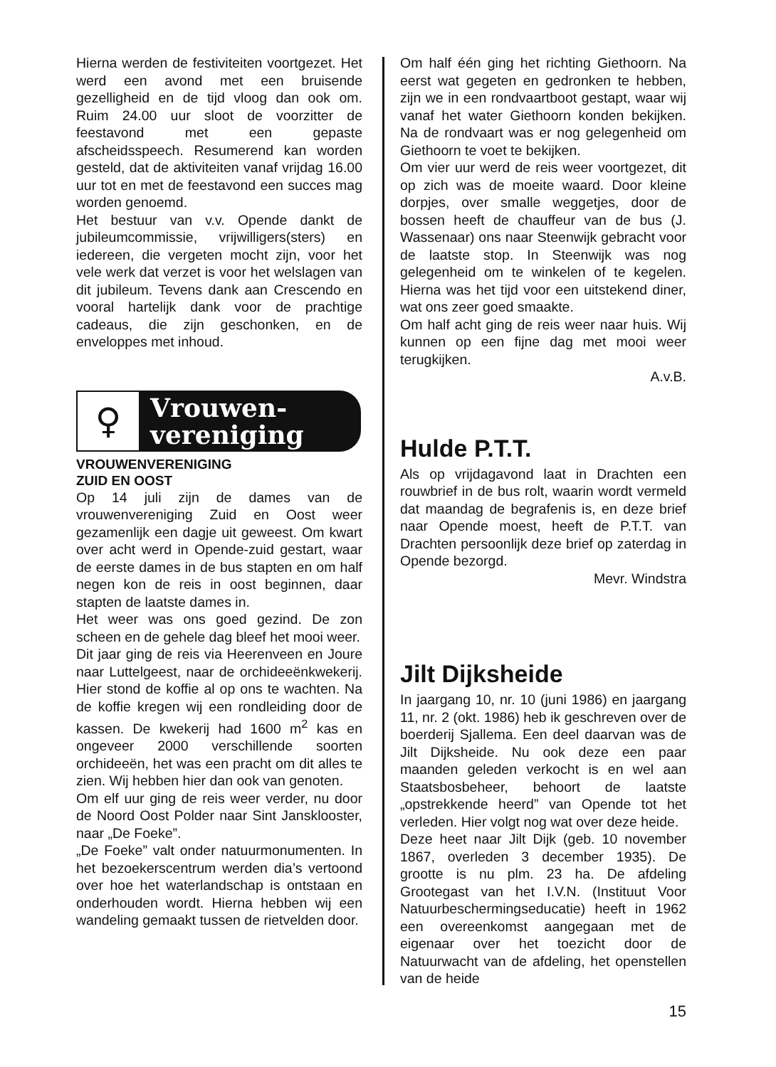Hierna werden de festiviteiten voortgezet. Het werd een avond met een bruisende gezelligheid en de tijd vloog dan ook om. Ruim 24.00 uur sloot de voorzitter de feestavond met een gepaste afscheidsspeech. Resumerend kan worden gesteld, dat de aktiviteiten vanaf vrijdag 16.00 uur tot en met de feestavond een succes mag worden genoemd.
Het bestuur van v.v. Opende dankt de jubileumcommissie, vrijwilligers(sters) en iedereen, die vergeten mocht zijn, voor het vele werk dat verzet is voor het welslagen van dit jubileum. Tevens dank aan Crescendo en vooral hartelijk dank voor de prachtige cadeaus, die zijn geschonken, en de enveloppes met inhoud.
♀
Vrouwen-
vereniging
VROUWENVERENIGING
ZUID EN OOST
Op 14 juli zijn de dames van de vrouwenvereniging Zuid en Oost weer gezamenlijk een dagje uit geweest. Om kwart over acht werd in Opende-zuid gestart, waar de eerste dames in de bus stapten en om half negen kon de reis in oost beginnen, daar stapten de laatste dames in.
Het weer was ons goed gezind. De zon scheen en de gehele dag bleef het mooi weer.
Dit jaar ging de reis via Heerenveen en Joure naar Luttelgeest, naar de orchideeënkwekerij. Hier stond de koffie al op ons te wachten. Na de koffie kregen wij een rondleiding door de kassen. De kwekerij had 1600 m<sup>2</sup> kas en ongeveer 2000 verschillende soorten orchideeën, het was een pracht om dit alles te zien. Wij hebben hier dan ook van genoten.
Om elf uur ging de reis weer verder, nu door de Noord Oost Polder naar Sint Jansklooster, naar „De Foeke”.
„De Foeke” valt onder natuurmonumenten. In het bezoekerscentrum werden dia’s vertoond over hoe het waterlandschap is ontstaan en onderhouden wordt. Hierna hebben wij een wandeling gemaakt tussen de rietvelden door.
Om half één ging het richting Giethoorn. Na eerst wat gegeten en gedronken te hebben, zijn we in een rondvaartboot gestapt, waar wij vanaf het water Giethoorn konden bekijken. Na de rondvaart was er nog gelegenheid om Giethoorn te voet te bekijken.
Om vier uur werd de reis weer voortgezet, dit op zich was de moeite waard. Door kleine dorpjes, over smalle weggetjes, door de bossen heeft de chauffeur van de bus (J. Wassenaar) ons naar Steenwijk gebracht voor de laatste stop. In Steenwijk was nog gelegenheid om te winkelen of te kegelen. Hierna was het tijd voor een uitstekend diner, wat ons zeer goed smaakte.
Om half acht ging de reis weer naar huis. Wij kunnen op een fijne dag met mooi weer terugkijken.
A.v.B.
Hulde P.T.T.
Als op vrijdagavond laat in Drachten een rouwbrief in de bus rolt, waarin wordt vermeld dat maandag de begrafenis is, en deze brief naar Opende moest, heeft de P.T.T. van Drachten persoonlijk deze brief op zaterdag in Opende bezorgd.
Mevr. Windstra
Jilt Dijksheide
In jaargang 10, nr. 10 (juni 1986) en jaargang 11, nr. 2 (okt. 1986) heb ik geschreven over de boerderij Sjallema. Een deel daarvan was de Jilt Dijksheide. Nu ook deze een paar maanden geleden verkocht is en wel aan Staatsbosbeheer, behoort de laatste „opstrekkende heerd” van Opende tot het verleden. Hier volgt nog wat over deze heide.
Deze heet naar Jilt Dijk (geb. 10 november 1867, overleden 3 december 1935). De grootte is nu plm. 23 ha. De afdeling Grootegast van het I.V.N. (Instituut Voor Natuurbeschermingseducatie) heeft in 1962 een overeenkomst aangegaan met de eigenaar over het toezicht door de Natuurwacht van de afdeling, het openstellen van de heide
15